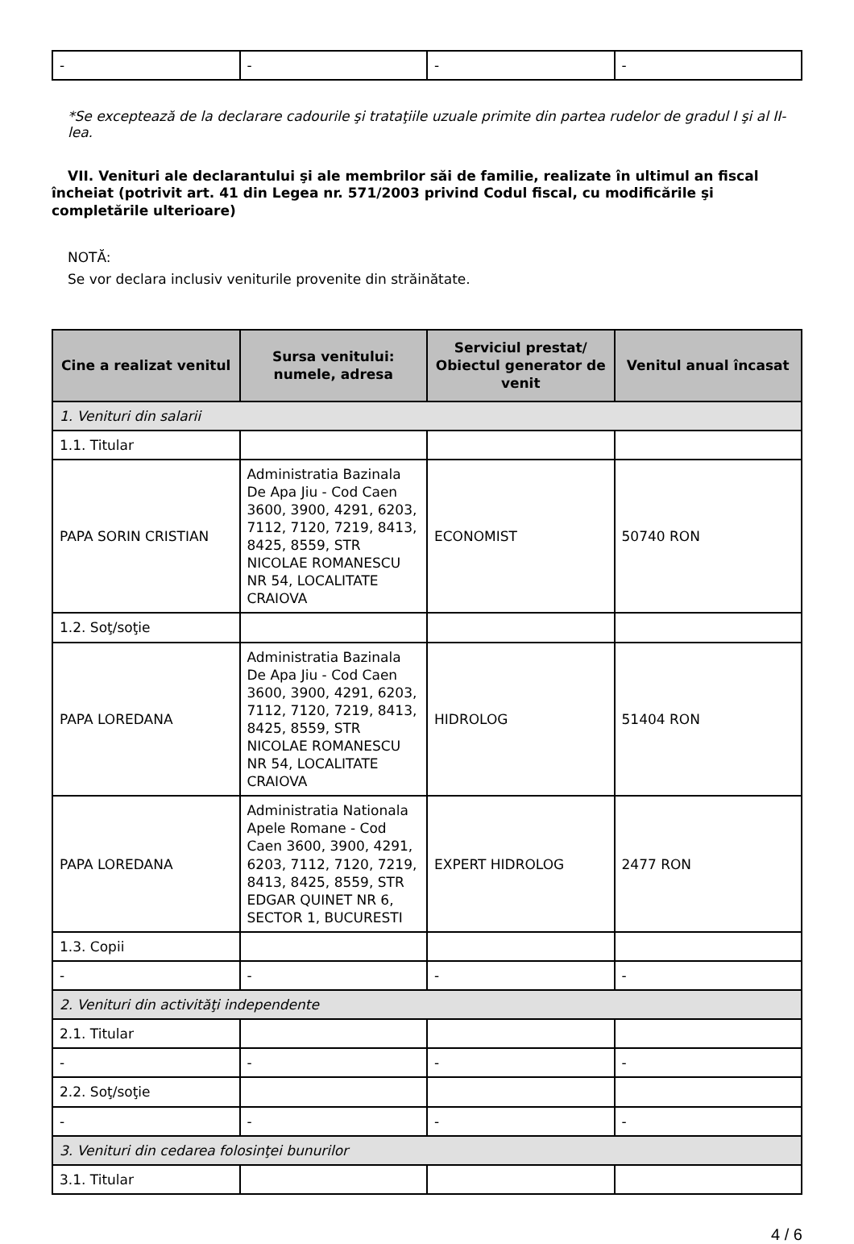| - | - | - | - |
*Se exceptează de la declarare cadourile şi trataţiile uzuale primite din partea rudelor de gradul I şi al II-lea.
VII. Venituri ale declarantului şi ale membrilor săi de familie, realizate în ultimul an fiscal încheiat (potrivit art. 41 din Legea nr. 571/2003 privind Codul fiscal, cu modificările şi completările ulterioare)
NOTĂ:
Se vor declara inclusiv veniturile provenite din străinătate.
| Cine a realizat venitul | Sursa venitului: numele, adresa | Serviciul prestat/ Obiectul generator de venit | Venitul anual încasat |
| --- | --- | --- | --- |
| 1. Venituri din salarii | | | |
| 1.1. Titular | | | |
| PAPA SORIN CRISTIAN | Administratia Bazinala De Apa Jiu - Cod Caen 3600, 3900, 4291, 6203, 7112, 7120, 7219, 8413, 8425, 8559, STR NICOLAE ROMANESCU NR 54, LOCALITATE CRAIOVA | ECONOMIST | 50740 RON |
| 1.2. Soţ/soţie | | | |
| PAPA LOREDANA | Administratia Bazinala De Apa Jiu - Cod Caen 3600, 3900, 4291, 6203, 7112, 7120, 7219, 8413, 8425, 8559, STR NICOLAE ROMANESCU NR 54, LOCALITATE CRAIOVA | HIDROLOG | 51404 RON |
| PAPA LOREDANA | Administratia Nationala Apele Romane - Cod Caen 3600, 3900, 4291, 6203, 7112, 7120, 7219, 8413, 8425, 8559, STR EDGAR QUINET NR 6, SECTOR 1, BUCURESTI | EXPERT HIDROLOG | 2477 RON |
| 1.3. Copii | | | |
| - | - | - | - |
| 2. Venituri din activităţi independente | | | |
| 2.1. Titular | | | |
| - | - | - | - |
| 2.2. Soţ/soţie | | | |
| - | - | - | - |
| 3. Venituri din cedarea folosinţei bunurilor | | | |
| 3.1. Titular | | | |
4 / 6